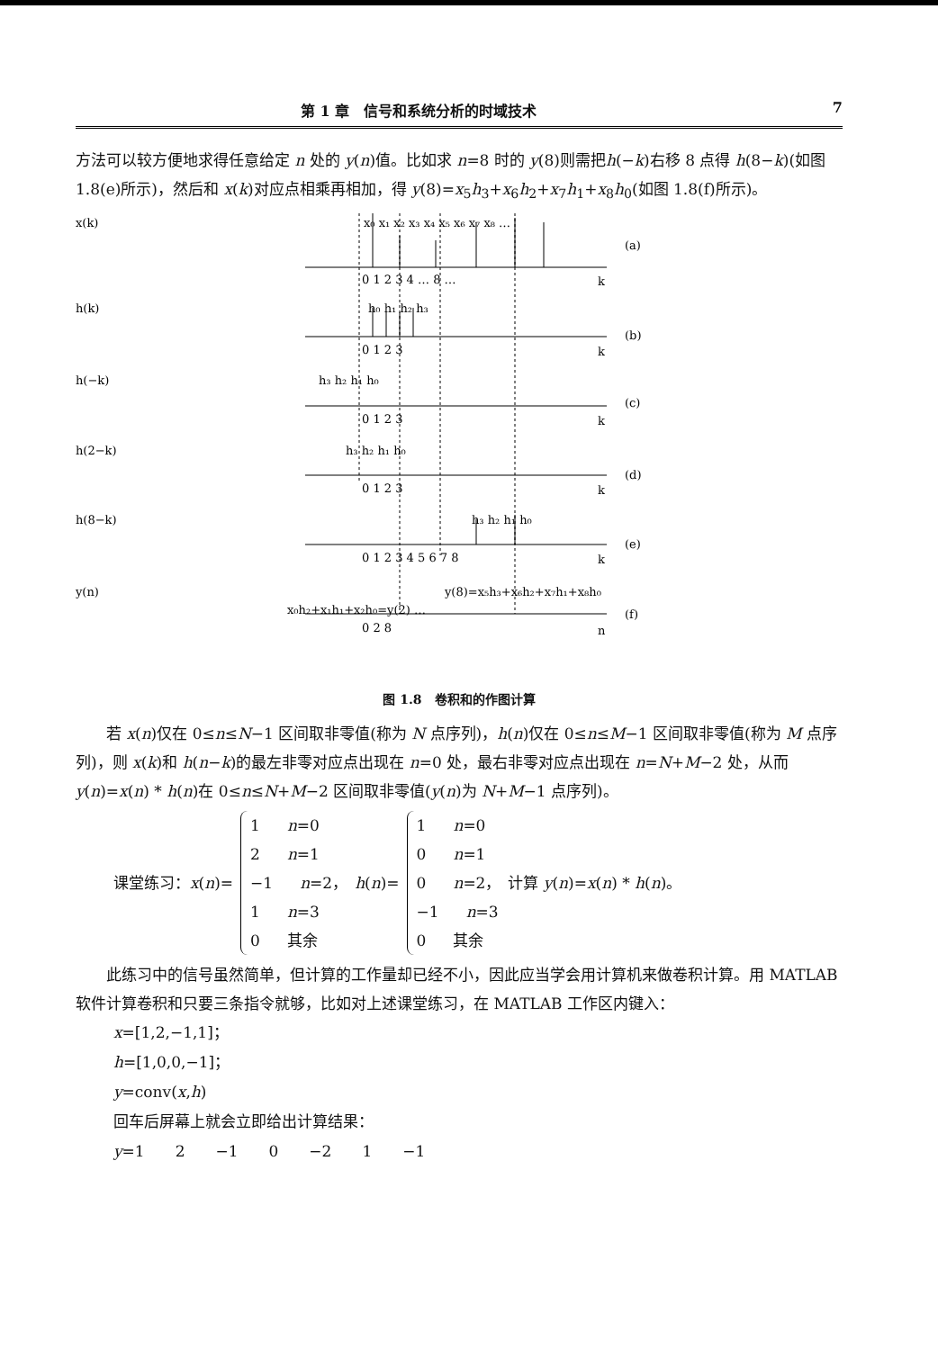第 1 章　信号和系统分析的时域技术 7
方法可以较方便地求得任意给定 n 处的 y(n)值。比如求 n=8 时的 y(8)则需把h(−k)右移 8 点得 h(8−k)(如图 1.8(e)所示)，然后和 x(k)对应点相乘再相加，得 y(8)=x<sub>5</sub>h<sub>3</sub>+x<sub>6</sub>h<sub>2</sub>+x<sub>7</sub>h<sub>1</sub>+x<sub>8</sub>h<sub>0</sub>(如图 1.8(f)所示)。
x(k)
x₀ x₁ x₂ x₃ x₄ x₅ x₆ x₇ x₈ …
(a)
0 1 2 3 4 … 8 …
k
h(k)
h₀ h₁ h₂ h₃
(b)
0 1 2 3
k
h(−k)
h₃ h₂ h₁ h₀
(c)
0 1 2 3
k
h(2−k)
h₃ h₂ h₁ h₀
(d)
0 1 2 3
k
h(8−k)
h₃ h₂ h₁ h₀
(e)
0 1 2 3 4 5 6 7 8
k
y(n)
y(8)=x₅h₃+x₆h₂+x₇h₁+x₈h₀
x₀h₂+x₁h₁+x₂h₀=y(2) …
(f)
0 2 8
n
图 1.8　卷积和的作图计算
若 x(n)仅在 0≤n≤N−1 区间取非零值(称为 N 点序列)，h(n)仅在 0≤n≤M−1 区间取非零值(称为 M 点序列)，则 x(k)和 h(n−k)的最左非零对应点出现在 n=0 处，最右非零对应点出现在 n=N+M−2 处，从而 y(n)=x(n) * h(n)在 0≤n≤N+M−2 区间取非零值(y(n)为 N+M−1 点序列)。
课堂练习：x(n)=
1 n=0
2 n=1
−1 n=2，
1 n=3
0 其余
h(n)=
1 n=0
0 n=1
0 n=2，
−1 n=3
0 其余
计算 y(n)=x(n) * h(n)。
此练习中的信号虽然简单，但计算的工作量却已经不小，因此应当学会用计算机来做卷积计算。用 MATLAB 软件计算卷积和只要三条指令就够，比如对上述课堂练习，在 MATLAB 工作区内键入：
x=[1,2,−1,1]；
h=[1,0,0,−1]；
y=conv(x,h)
回车后屏幕上就会立即给出计算结果：
y=1　　2　　−1　　0　　−2　　1　　−1